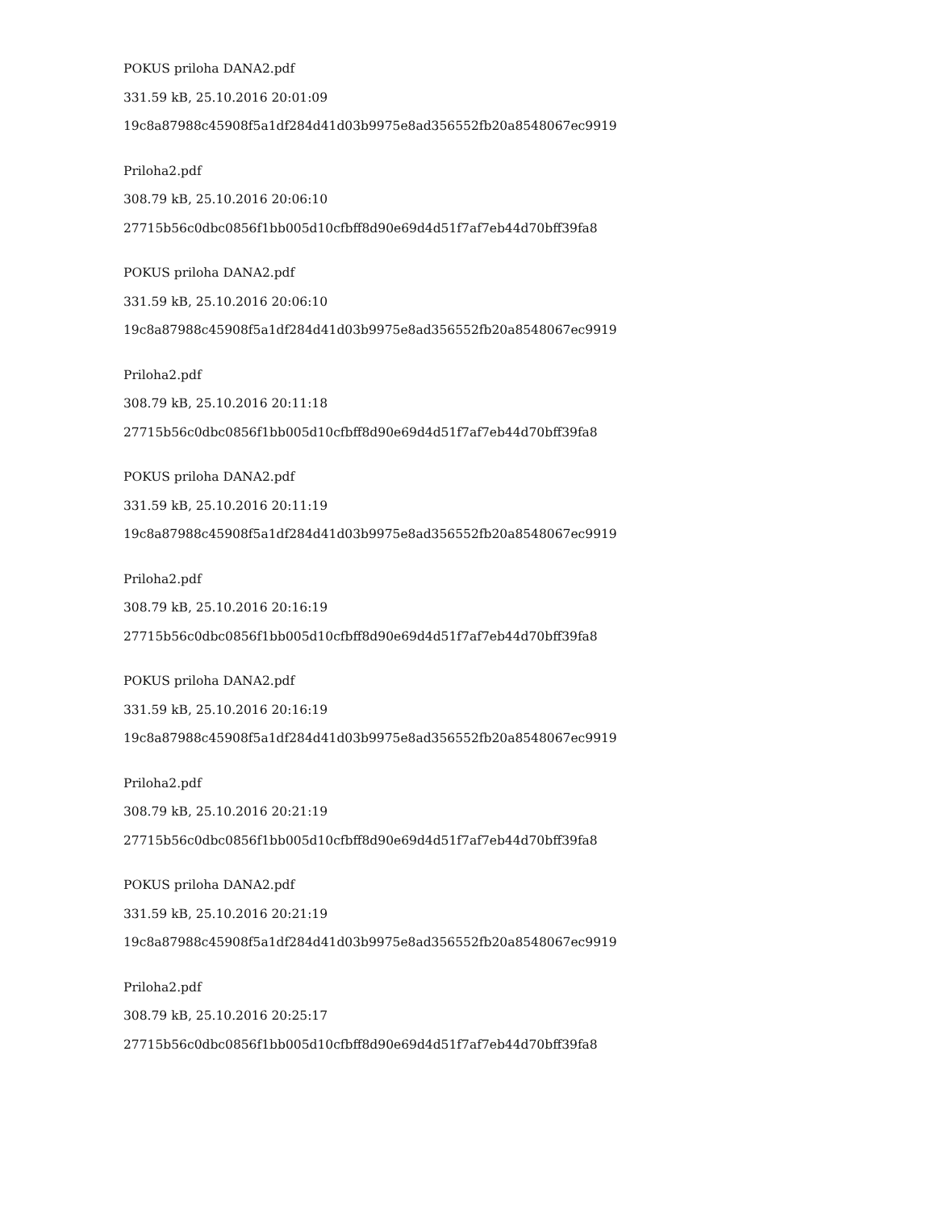POKUS priloha DANA2.pdf
331.59 kB, 25.10.2016 20:01:09
19c8a87988c45908f5a1df284d41d03b9975e8ad356552fb20a8548067ec9919
Priloha2.pdf
308.79 kB, 25.10.2016 20:06:10
27715b56c0dbc0856f1bb005d10cfbff8d90e69d4d51f7af7eb44d70bff39fa8
POKUS priloha DANA2.pdf
331.59 kB, 25.10.2016 20:06:10
19c8a87988c45908f5a1df284d41d03b9975e8ad356552fb20a8548067ec9919
Priloha2.pdf
308.79 kB, 25.10.2016 20:11:18
27715b56c0dbc0856f1bb005d10cfbff8d90e69d4d51f7af7eb44d70bff39fa8
POKUS priloha DANA2.pdf
331.59 kB, 25.10.2016 20:11:19
19c8a87988c45908f5a1df284d41d03b9975e8ad356552fb20a8548067ec9919
Priloha2.pdf
308.79 kB, 25.10.2016 20:16:19
27715b56c0dbc0856f1bb005d10cfbff8d90e69d4d51f7af7eb44d70bff39fa8
POKUS priloha DANA2.pdf
331.59 kB, 25.10.2016 20:16:19
19c8a87988c45908f5a1df284d41d03b9975e8ad356552fb20a8548067ec9919
Priloha2.pdf
308.79 kB, 25.10.2016 20:21:19
27715b56c0dbc0856f1bb005d10cfbff8d90e69d4d51f7af7eb44d70bff39fa8
POKUS priloha DANA2.pdf
331.59 kB, 25.10.2016 20:21:19
19c8a87988c45908f5a1df284d41d03b9975e8ad356552fb20a8548067ec9919
Priloha2.pdf
308.79 kB, 25.10.2016 20:25:17
27715b56c0dbc0856f1bb005d10cfbff8d90e69d4d51f7af7eb44d70bff39fa8